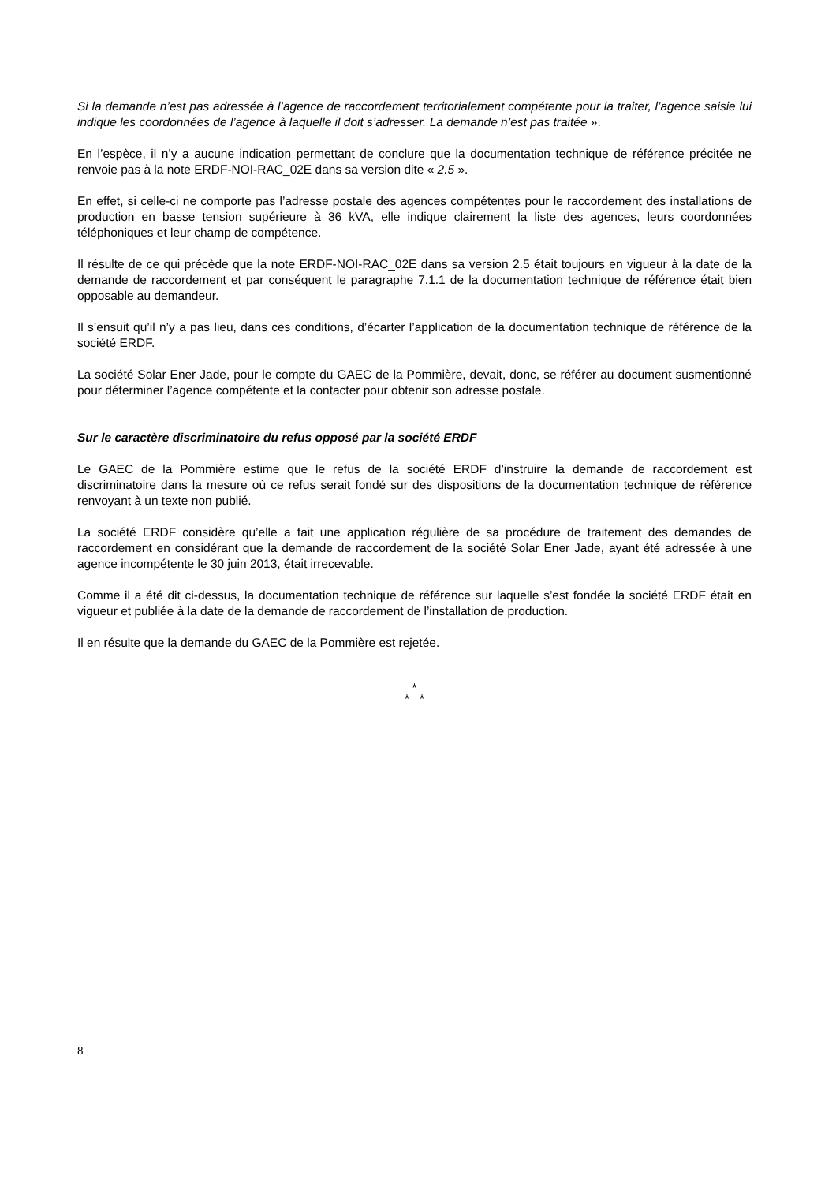Si la demande n’est pas adressée à l’agence de raccordement territorialement compétente pour la traiter, l’agence saisie lui indique les coordonnées de l’agence à laquelle il doit s’adresser. La demande n’est pas traitée ».
En l’espèce, il n’y a aucune indication permettant de conclure que la documentation technique de référence précitée ne renvoie pas à la note ERDF-NOI-RAC_02E dans sa version dite « 2.5 ».
En effet, si celle-ci ne comporte pas l’adresse postale des agences compétentes pour le raccordement des installations de production en basse tension supérieure à 36 kVA, elle indique clairement la liste des agences, leurs coordonnées téléphoniques et leur champ de compétence.
Il résulte de ce qui précède que la note ERDF-NOI-RAC_02E dans sa version 2.5 était toujours en vigueur à la date de la demande de raccordement et par conséquent le paragraphe 7.1.1 de la documentation technique de référence était bien opposable au demandeur.
Il s’ensuit qu’il n’y a pas lieu, dans ces conditions, d’écarter l’application de la documentation technique de référence de la société ERDF.
La société Solar Ener Jade, pour le compte du GAEC de la Pommière, devait, donc, se référer au document susmentionné pour déterminer l’agence compétente et la contacter pour obtenir son adresse postale.
Sur le caractère discriminatoire du refus opposé par la société ERDF
Le GAEC de la Pommière estime que le refus de la société ERDF d’instruire la demande de raccordement est discriminatoire dans la mesure où ce refus serait fondé sur des dispositions de la documentation technique de référence renvoyant à un texte non publié.
La société ERDF considère qu’elle a fait une application régulière de sa procédure de traitement des demandes de raccordement en considérant que la demande de raccordement de la société Solar Ener Jade, ayant été adressée à une agence incompétente le 30 juin 2013, était irrecevable.
Comme il a été dit ci-dessus, la documentation technique de référence sur laquelle s’est fondée la société ERDF était en vigueur et publiée à la date de la demande de raccordement de l’installation de production.
Il en résulte que la demande du GAEC de la Pommière est rejetée.
*
* *
8